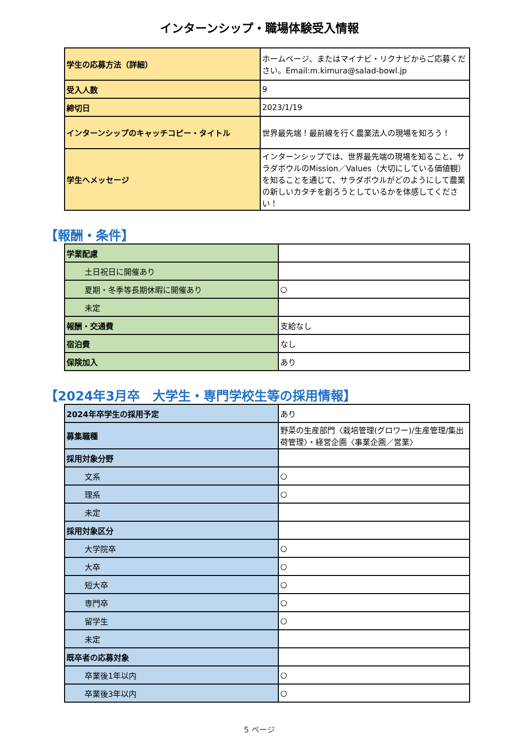インターンシップ・職場体験受入情報
| 学生の応募方法（詳細） | ホームページ、またはマイナビ・リクナビからご応募ください。Email:m.kimura@salad-bowl.jp |
| 受入人数 | 9 |
| 締切日 | 2023/1/19 |
| インターンシップのキャッチコピー・タイトル | 世界最先端！最前線を行く農業法人の現場を知ろう！ |
| 学生へメッセージ | インターンシップでは、世界最先端の現場を知ること、サラダボウルのMission／Values（大切にしている価値観）を知ることを通じて、サラダボウルがどのようにして農業の新しいカタチを創ろうとしているかを体感してください！ |
【報酬・条件】
| 学業配慮 | |
| 土日祝日に開催あり | |
| 夏期・冬季等長期休暇に開催あり | ○ |
| 未定 | |
| 報酬・交通費 | 支給なし |
| 宿泊費 | なし |
| 保険加入 | あり |
【2024年3月卒　大学生・専門学校生等の採用情報】
| 2024年卒学生の採用予定 | あり |
| 募集職種 | 野菜の生産部門〈栽培管理(グロワー)/生産管理/集出荷管理〉・経営企画〈事業企画／営業〉 |
| 採用対象分野 | |
| 文系 | ○ |
| 理系 | ○ |
| 未定 | |
| 採用対象区分 | |
| 大学院卒 | ○ |
| 大卒 | ○ |
| 短大卒 | ○ |
| 専門卒 | ○ |
| 留学生 | ○ |
| 未定 | |
| 既卒者の応募対象 | |
| 卒業後1年以内 | ○ |
| 卒業後3年以内 | ○ |
5 ページ